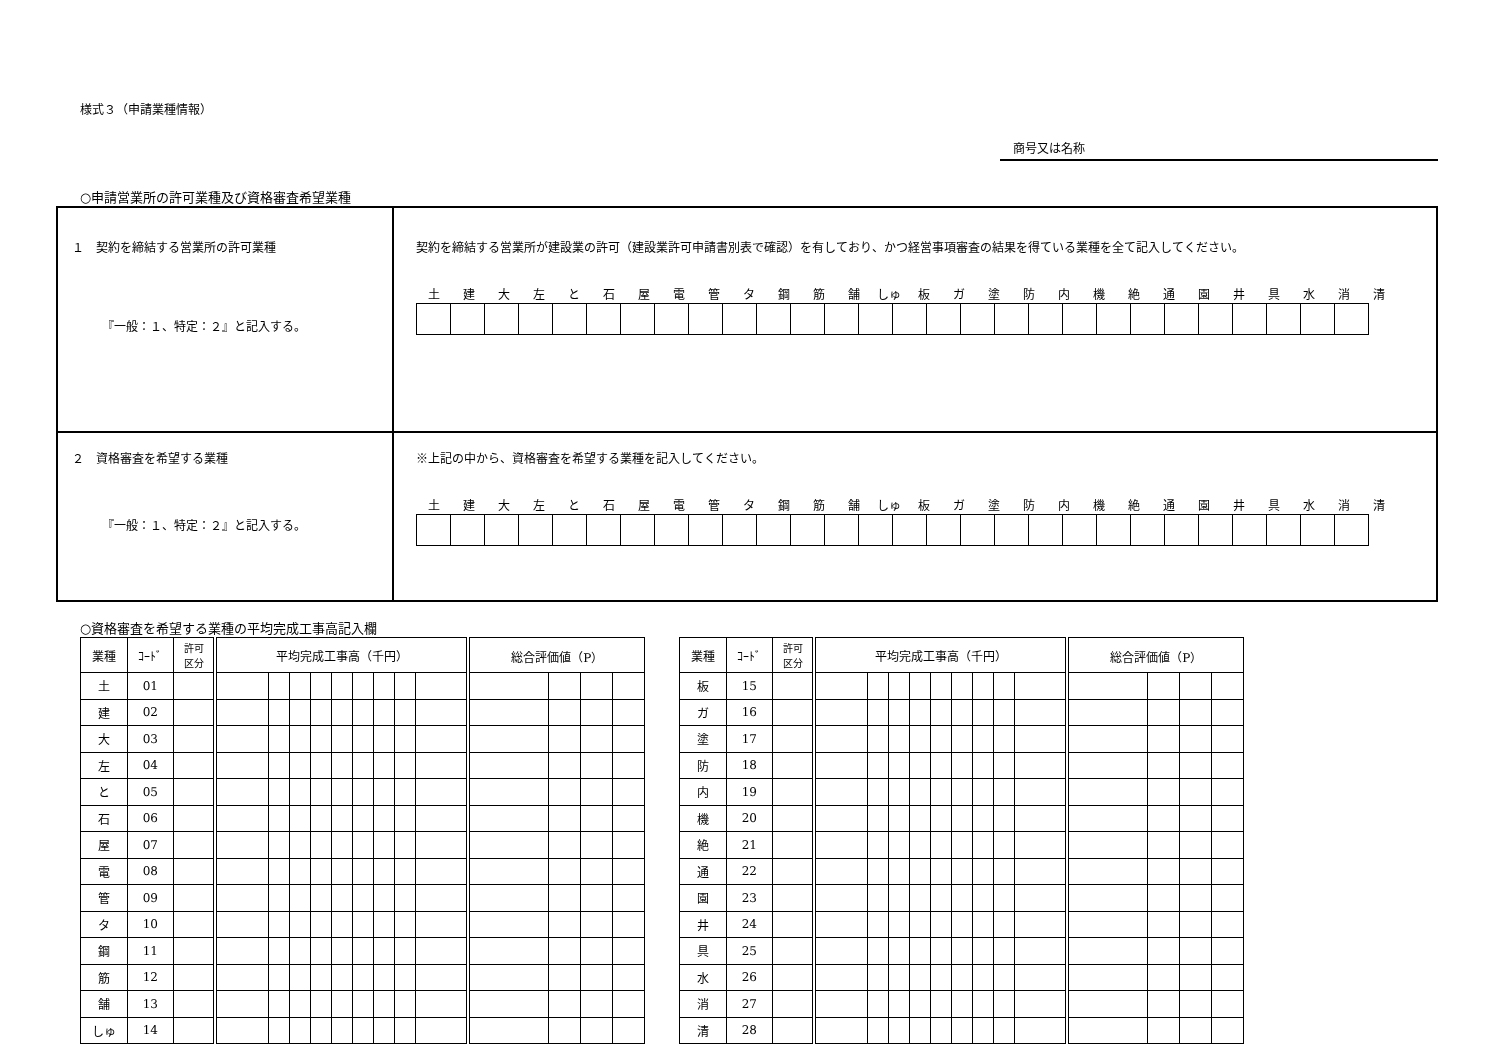様式３（申請業種情報）
商号又は名称
○申請営業所の許可業種及び資格審査希望業種
| １ 契約を締結する営業所の許可業種 『一般：１、特定：２』と記入する。 | 契約を締結する営業所が建設業の許可（建設業許可申請書別表で確認）を有しており、かつ経営事項審査の結果を得ている業種を全て記入してください。 / 土 / 建 / 大 / 左 / と / 石 / 屋 / 電 / 管 / タ / 鋼 / 筋 / 舗 / しゅ / 板 / ガ / 塗 / 防 / 内 / 機 / 絶 / 通 / 園 / 井 / 具 / 水 / 消 / 清 / |
| ２ 資格審査を希望する業種 『一般：１、特定：２』と記入する。 | ※上記の中から、資格審査を希望する業種を記入してください。 / 土 / 建 / 大 / 左 / と / 石 / 屋 / 電 / 管 / タ / 鋼 / 筋 / 舗 / しゅ / 板 / ガ / 塗 / 防 / 内 / 機 / 絶 / 通 / 園 / 井 / 具 / 水 / 消 / 清 / |
○資格審査を希望する業種の平均完成工事高記入欄
| 業種 | ｺｰﾄﾞ | 許可 区分 | 平均完成工事高（千円） | | | | | | | | | 総合評価値（P） | | | |
| --- | --- | --- | --- | --- | --- | --- | --- | --- | --- | --- | --- | --- | --- | --- | --- |
| 土 | 01 | | | | | | | | | | | | | | |
| 建 | 02 | | | | | | | | | | | | | | |
| 大 | 03 | | | | | | | | | | | | | | |
| 左 | 04 | | | | | | | | | | | | | | |
| と | 05 | | | | | | | | | | | | | | |
| 石 | 06 | | | | | | | | | | | | | | |
| 屋 | 07 | | | | | | | | | | | | | | |
| 電 | 08 | | | | | | | | | | | | | | |
| 管 | 09 | | | | | | | | | | | | | | |
| タ | 10 | | | | | | | | | | | | | | |
| 鋼 | 11 | | | | | | | | | | | | | | |
| 筋 | 12 | | | | | | | | | | | | | | |
| 舗 | 13 | | | | | | | | | | | | | | |
| しゅ | 14 | | | | | | | | | | | | | | |
| 業種 | ｺｰﾄﾞ | 許可 区分 | 平均完成工事高（千円） | | | | | | | | | 総合評価値（P） | | | |
| --- | --- | --- | --- | --- | --- | --- | --- | --- | --- | --- | --- | --- | --- | --- | --- |
| 板 | 15 | | | | | | | | | | | | | | |
| ガ | 16 | | | | | | | | | | | | | | |
| 塗 | 17 | | | | | | | | | | | | | | |
| 防 | 18 | | | | | | | | | | | | | | |
| 内 | 19 | | | | | | | | | | | | | | |
| 機 | 20 | | | | | | | | | | | | | | |
| 絶 | 21 | | | | | | | | | | | | | | |
| 通 | 22 | | | | | | | | | | | | | | |
| 園 | 23 | | | | | | | | | | | | | | |
| 井 | 24 | | | | | | | | | | | | | | |
| 具 | 25 | | | | | | | | | | | | | | |
| 水 | 26 | | | | | | | | | | | | | | |
| 消 | 27 | | | | | | | | | | | | | | |
| 清 | 28 | | | | | | | | | | | | | | |